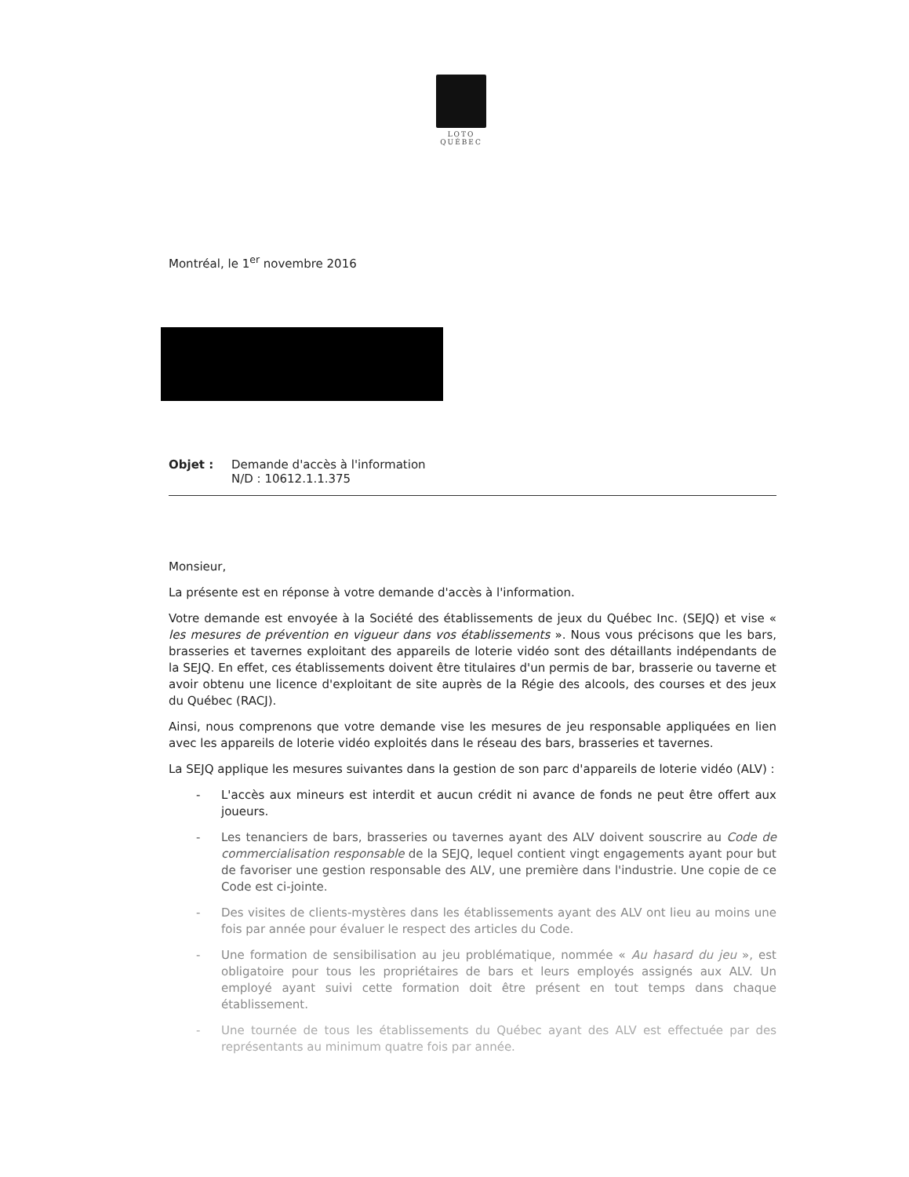LOTO
QUÉBEC
Montréal, le 1<sup>er</sup> novembre 2016
Objet : Demande d'accès à l'information
N/D : 10612.1.1.375
Monsieur,
La présente est en réponse à votre demande d'accès à l'information.
Votre demande est envoyée à la Société des établissements de jeux du Québec Inc. (SEJQ) et vise « les mesures de prévention en vigueur dans vos établissements ». Nous vous précisons que les bars, brasseries et tavernes exploitant des appareils de loterie vidéo sont des détaillants indépendants de la SEJQ. En effet, ces établissements doivent être titulaires d'un permis de bar, brasserie ou taverne et avoir obtenu une licence d'exploitant de site auprès de la Régie des alcools, des courses et des jeux du Québec (RACJ).
Ainsi, nous comprenons que votre demande vise les mesures de jeu responsable appliquées en lien avec les appareils de loterie vidéo exploités dans le réseau des bars, brasseries et tavernes.
La SEJQ applique les mesures suivantes dans la gestion de son parc d'appareils de loterie vidéo (ALV) :
- L'accès aux mineurs est interdit et aucun crédit ni avance de fonds ne peut être offert aux joueurs.
- Les tenanciers de bars, brasseries ou tavernes ayant des ALV doivent souscrire au Code de commercialisation responsable de la SEJQ, lequel contient vingt engagements ayant pour but de favoriser une gestion responsable des ALV, une première dans l'industrie. Une copie de ce Code est ci-jointe.
- Des visites de clients-mystères dans les établissements ayant des ALV ont lieu au moins une fois par année pour évaluer le respect des articles du Code.
- Une formation de sensibilisation au jeu problématique, nommée « Au hasard du jeu », est obligatoire pour tous les propriétaires de bars et leurs employés assignés aux ALV. Un employé ayant suivi cette formation doit être présent en tout temps dans chaque établissement.
- Une tournée de tous les établissements du Québec ayant des ALV est effectuée par des représentants au minimum quatre fois par année.